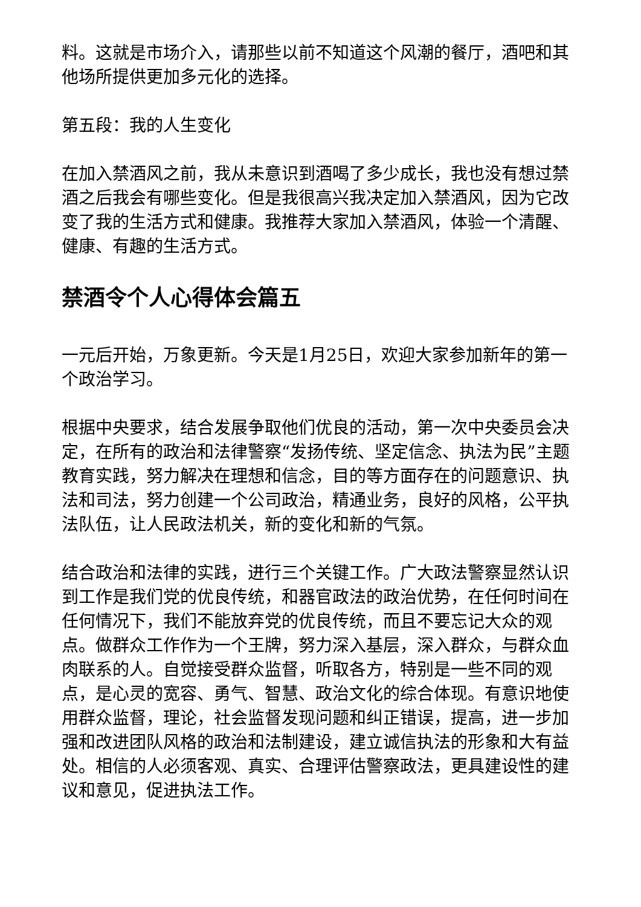料。这就是市场介入，请那些以前不知道这个风潮的餐厅，酒吧和其他场所提供更加多元化的选择。
第五段：我的人生变化
在加入禁酒风之前，我从未意识到酒喝了多少成长，我也没有想过禁酒之后我会有哪些变化。但是我很高兴我决定加入禁酒风，因为它改变了我的生活方式和健康。我推荐大家加入禁酒风，体验一个清醒、健康、有趣的生活方式。
禁酒令个人心得体会篇五
一元后开始，万象更新。今天是1月25日，欢迎大家参加新年的第一个政治学习。
根据中央要求，结合发展争取他们优良的活动，第一次中央委员会决定，在所有的政治和法律警察“发扬传统、坚定信念、执法为民”主题教育实践，努力解决在理想和信念，目的等方面存在的问题意识、执法和司法，努力创建一个公司政治，精通业务，良好的风格，公平执法队伍，让人民政法机关，新的变化和新的气氛。
结合政治和法律的实践，进行三个关键工作。广大政法警察显然认识到工作是我们党的优良传统，和器官政法的政治优势，在任何时间在任何情况下，我们不能放弃党的优良传统，而且不要忘记大众的观点。做群众工作作为一个王牌，努力深入基层，深入群众，与群众血肉联系的人。自觉接受群众监督，听取各方，特别是一些不同的观点，是心灵的宽容、勇气、智慧、政治文化的综合体现。有意识地使用群众监督，理论，社会监督发现问题和纠正错误，提高，进一步加强和改进团队风格的政治和法制建设，建立诚信执法的形象和大有益处。相信的人必须客观、真实、合理评估警察政法，更具建设性的建议和意见，促进执法工作。